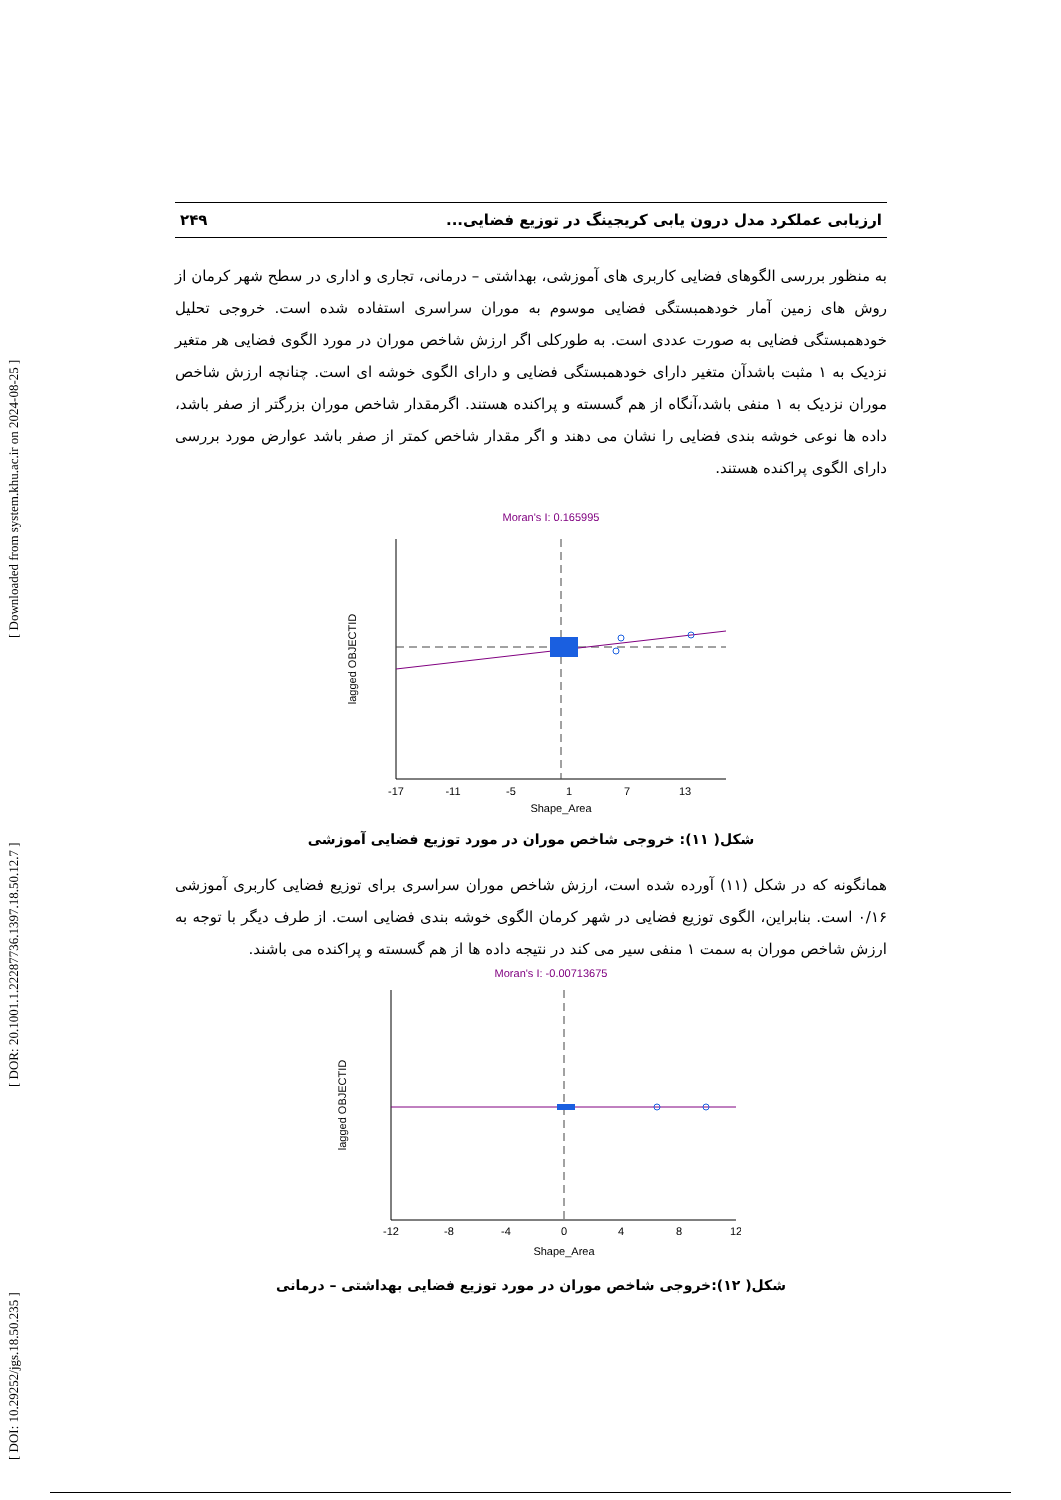[ DOI: 10.29252/jgs.18.50.235 ] [ DOR: 20.1001.1.22287736.1397.18.50.12.7 ] [ Downloaded from system.khu.ac.ir on 2024-08-25 ]
ارزیابی عملکرد مدل درون یابی کریجینگ در توزیع فضایی... ۲۴۹
به منظور بررسی الگوهای فضایی کاربری های آموزشی، بهداشتی – درمانی، تجاری و اداری در سطح شهر کرمان از روش های زمین آمار خودهمبستگی فضایی موسوم به موران سراسری استفاده شده است. خروجی تحلیل خودهمبستگی فضایی به صورت عددی است. به طورکلی اگر ارزش شاخص موران در مورد الگوی فضایی هر متغیر نزدیک به ۱ مثبت باشدآن متغیر دارای خودهمبستگی فضایی و دارای الگوی خوشه ای است. چنانچه ارزش شاخص موران نزدیک به ۱ منفی باشد،آنگاه از هم گسسته و پراکنده هستند. اگرمقدار شاخص موران بزرگتر از صفر باشد، داده ها نوعی خوشه بندی فضایی را نشان می دهند و اگر مقدار شاخص کمتر از صفر باشد عوارض مورد بررسی دارای الگوی پراکنده هستند.
Moran's I: 0.165995
-17
-11
-5
1
7
13
Shape_Area
lagged OBJECTID
شکل( ۱۱): خروجی شاخص موران در مورد توزیع فضایی آموزشی
همانگونه که در شکل (۱۱) آورده شده است، ارزش شاخص موران سراسری برای توزیع فضایی کاربری آموزشی ۰/۱۶ است. بنابراین، الگوی توزیع فضایی در شهر کرمان الگوی خوشه بندی فضایی است. از طرف دیگر با توجه به ارزش شاخص موران به سمت ۱ منفی سیر می کند در نتیجه داده ها از هم گسسته و پراکنده می باشند.
Moran's I: -0.00713675
-12
-8
-4
0
4
8
12
Shape_Area
lagged OBJECTID
شکل( ۱۲):خروجی شاخص موران در مورد توزیع فضایی بهداشتی – درمانی